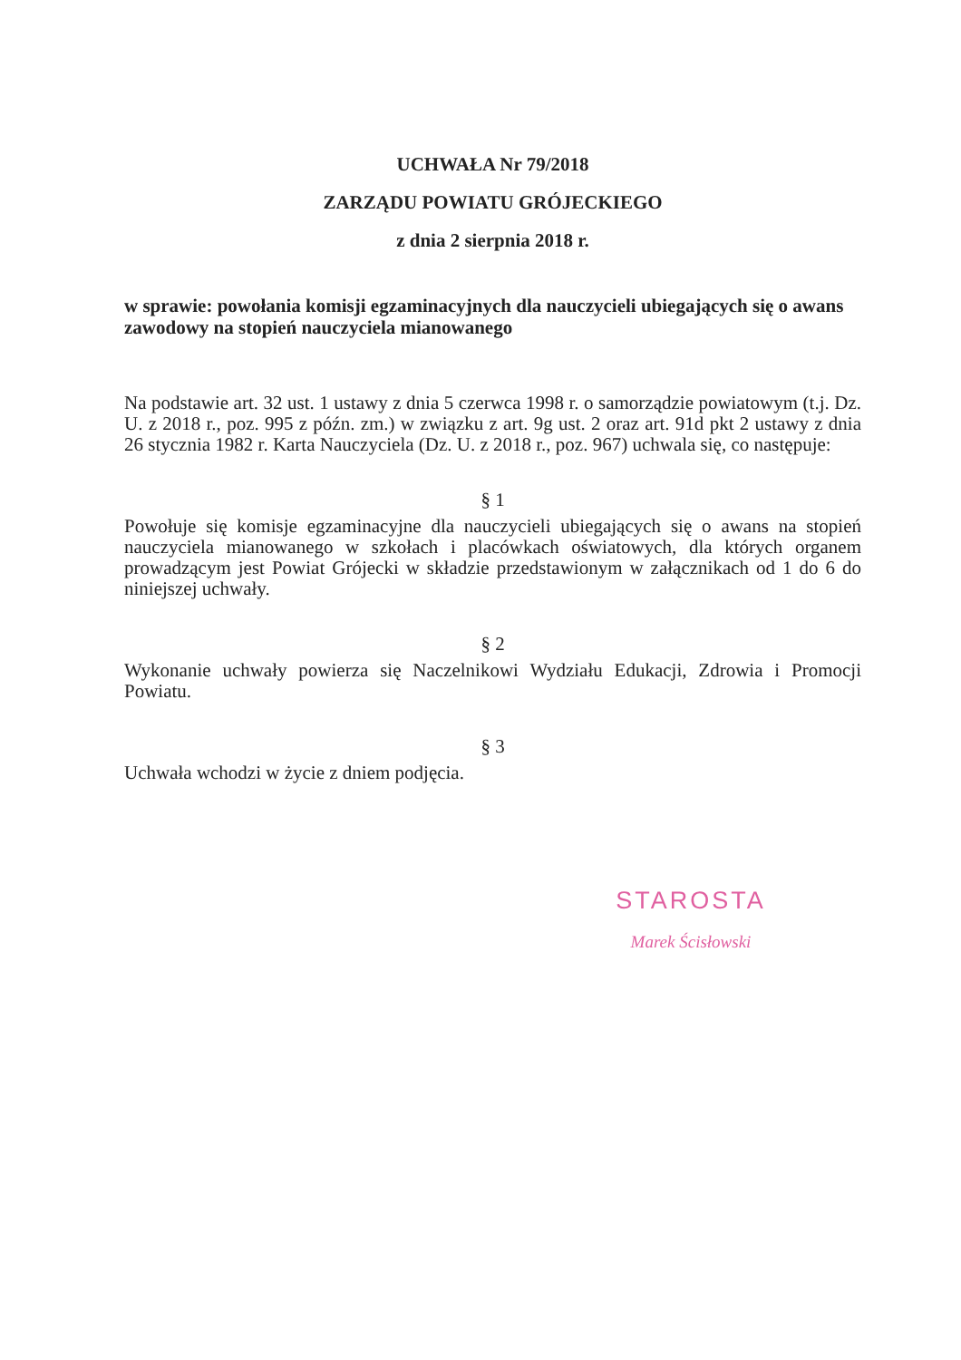UCHWAŁA Nr 79/2018
ZARZĄDU POWIATU GRÓJECKIEGO
z dnia 2 sierpnia 2018 r.
w sprawie: powołania komisji egzaminacyjnych dla nauczycieli ubiegających się o awans zawodowy na stopień nauczyciela mianowanego
Na podstawie art. 32 ust. 1 ustawy z dnia 5 czerwca 1998 r. o samorządzie powiatowym (t.j. Dz. U. z 2018 r., poz. 995 z późn. zm.) w związku z art. 9g ust. 2 oraz art. 91d pkt 2 ustawy z dnia 26 stycznia 1982 r. Karta Nauczyciela (Dz. U. z 2018 r., poz. 967) uchwala się, co następuje:
§ 1
Powołuje się komisje egzaminacyjne dla nauczycieli ubiegających się o awans na stopień nauczyciela mianowanego w szkołach i placówkach oświatowych, dla których organem prowadzącym jest Powiat Grójecki w składzie przedstawionym w załącznikach od 1 do 6 do niniejszej uchwały.
§ 2
Wykonanie uchwały powierza się Naczelnikowi Wydziału Edukacji, Zdrowia i Promocji Powiatu.
§ 3
Uchwała wchodzi w życie z dniem podjęcia.
STAROSTA
Marek Ścisłowski